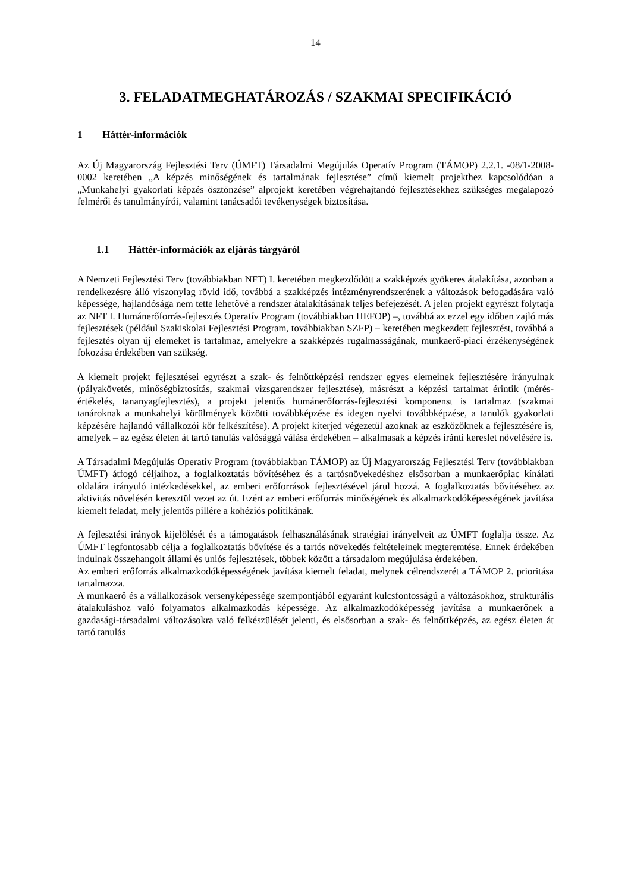14
3. FELADATMEGHATÁROZÁS / SZAKMAI SPECIFIKÁCIÓ
1 Háttér-információk
Az Új Magyarország Fejlesztési Terv (ÚMFT) Társadalmi Megújulás Operatív Program (TÁMOP) 2.2.1. -08/1-2008-0002 keretében „A képzés minőségének és tartalmának fejlesztése” című kiemelt projekthez kapcsolódóan a „Munkahelyi gyakorlati képzés ösztönzése” alprojekt keretében végrehajtandó fejlesztésekhez szükséges megalapozó felmérői és tanulmányírói, valamint tanácsadói tevékenységek biztosítása.
1.1 Háttér-információk az eljárás tárgyáról
A Nemzeti Fejlesztési Terv (továbbiakban NFT) I. keretében megkezdődött a szakképzés gyökeres átalakítása, azonban a rendelkezésre álló viszonylag rövid idő, továbbá a szakképzés intézményrendszerének a változások befogadására való képessége, hajlandósága nem tette lehetővé a rendszer átalakításának teljes befejezését. A jelen projekt egyrészt folytatja az NFT I. Humánerőforrás-fejlesztés Operatív Program (továbbiakban HEFOP) –, továbbá az ezzel egy időben zajló más fejlesztések (például Szakiskolai Fejlesztési Program, továbbiakban SZFP) – keretében megkezdett fejlesztést, továbbá a fejlesztés olyan új elemeket is tartalmaz, amelyekre a szakképzés rugalmasságának, munkaerő-piaci érzékenységének fokozása érdekében van szükség.
A kiemelt projekt fejlesztései egyrészt a szak- és felnőttképzési rendszer egyes elemeinek fejlesztésére irányulnak (pályakövetés, minőségbiztosítás, szakmai vizsgarendszer fejlesztése), másrészt a képzési tartalmat érintik (mérés-értékelés, tananyagfejlesztés), a projekt jelentős humánerőforrás-fejlesztési komponenst is tartalmaz (szakmai tanároknak a munkahelyi körülmények közötti továbbképzése és idegen nyelvi továbbképzése, a tanulók gyakorlati képzésére hajlandó vállalkozói kör felkészítése). A projekt kiterjed végezetül azoknak az eszközöknek a fejlesztésére is, amelyek – az egész életen át tartó tanulás valósággá válása érdekében – alkalmasak a képzés iránti kereslet növelésére is.
A Társadalmi Megújulás Operatív Program (továbbiakban TÁMOP) az Új Magyarország Fejlesztési Terv (továbbiakban ÚMFT) átfogó céljaihoz, a foglalkoztatás bővítéséhez és a tartósnövekedéshez elsősorban a munkaerőpiac kínálati oldalára irányuló intézkedésekkel, az emberi erőforrások fejlesztésével járul hozzá. A foglalkoztatás bővítéséhez az aktivitás növelésén keresztül vezet az út. Ezért az emberi erőforrás minőségének és alkalmazkodóképességének javítása kiemelt feladat, mely jelentős pillére a kohéziós politikának.
A fejlesztési irányok kijelölését és a támogatások felhasználásának stratégiai irányelveit az ÚMFT foglalja össze. Az ÚMFT legfontosabb célja a foglalkoztatás bővítése és a tartós növekedés feltételeinek megteremtése. Ennek érdekében indulnak összehangolt állami és uniós fejlesztések, többek között a társadalom megújulása érdekében.
Az emberi erőforrás alkalmazkodóképességének javítása kiemelt feladat, melynek célrendszerét a TÁMOP 2. prioritása tartalmazza.
A munkaerő és a vállalkozások versenyképessége szempontjából egyaránt kulcsfontosságú a változásokhoz, strukturális átalakuláshoz való folyamatos alkalmazkodás képessége. Az alkalmazkodóképesség javítása a munkaerőnek a gazdasági-társadalmi változásokra való felkészülését jelenti, és elsősorban a szak- és felnőttképzés, az egész életen át tartó tanulás